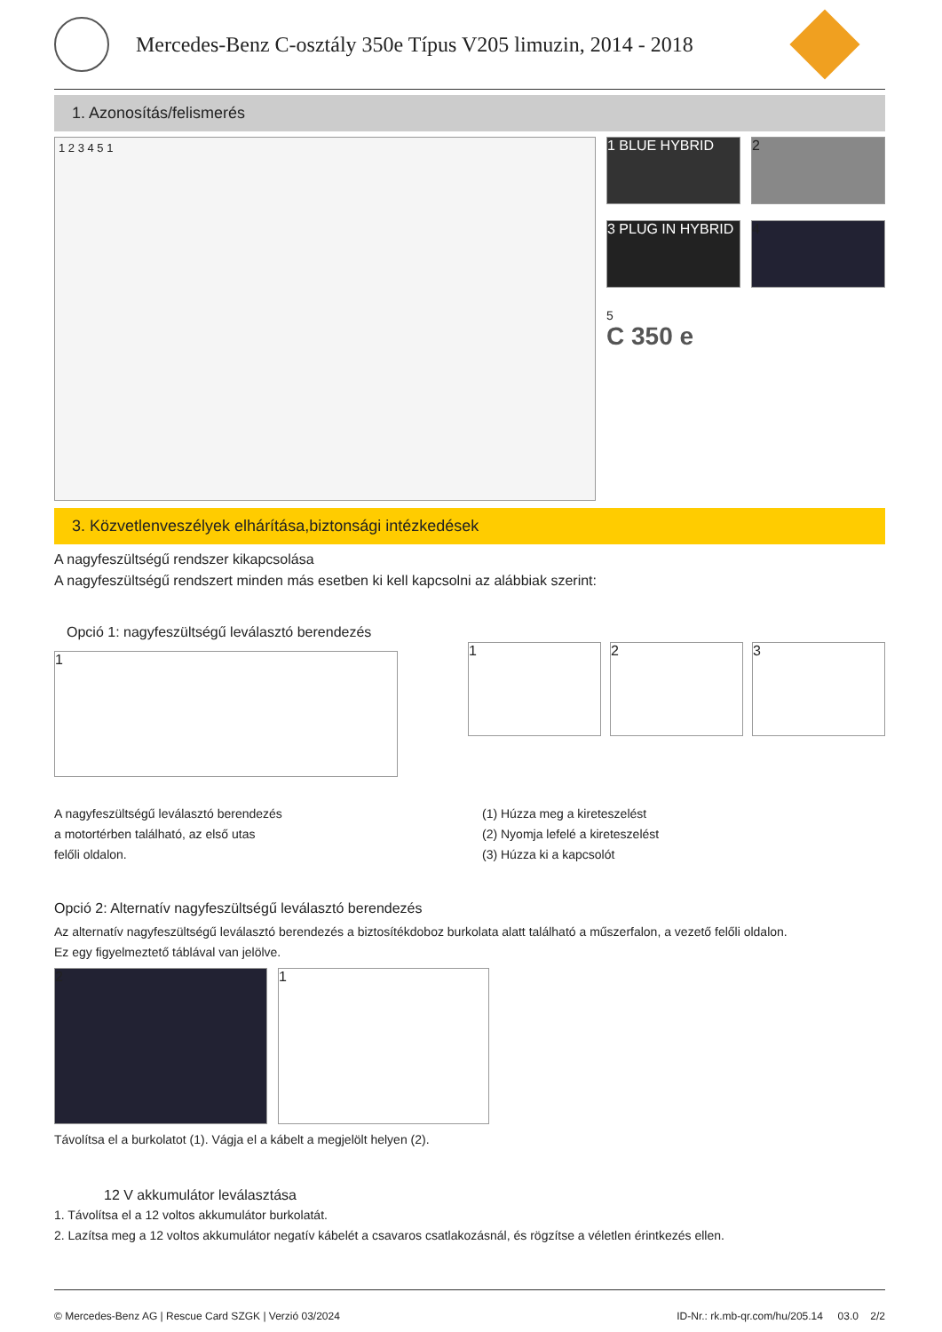Mercedes-Benz C-osztály 350e Típus V205 limuzin, 2014 - 2018
1. Azonosítás/felismerés
1 2 3 4 5 1
1 BLUE HYBRID 2
3 PLUG IN HYBRID 4
5
C 350 e
3. Közvetlenveszélyek elhárítása,biztonsági intézkedések
A nagyfeszültségű rendszer kikapcsolása
A nagyfeszültségű rendszert minden más esetben ki kell kapcsolni az alábbiak szerint:
Opció 1: nagyfeszültségű leválasztó berendezés
1
1 2 3
A nagyfeszültségű leválasztó berendezés
a motortérben található, az első utas
felőli oldalon.
(1) Húzza meg a kireteszelést
(2) Nyomja lefelé a kireteszelést
(3) Húzza ki a kapcsolót
Opció 2: Alternatív nagyfeszültségű leválasztó berendezés
Az alternatív nagyfeszültségű leválasztó berendezés a biztosítékdoboz burkolata alatt található a műszerfalon, a vezető felőli oldalon.
Ez egy figyelmeztető táblával van jelölve.
2 1
Távolítsa el a burkolatot (1). Vágja el a kábelt a megjelölt helyen (2).
12 V akkumulátor leválasztása
1. Távolítsa el a 12 voltos akkumulátor burkolatát.
2. Lazítsa meg a 12 voltos akkumulátor negatív kábelét a csavaros csatlakozásnál, és rögzítse a véletlen érintkezés ellen.
© Mercedes-Benz AG | Rescue Card SZGK | Verzió 03/2024 ID-Nr.: rk.mb-qr.com/hu/205.14 03.0 2/2